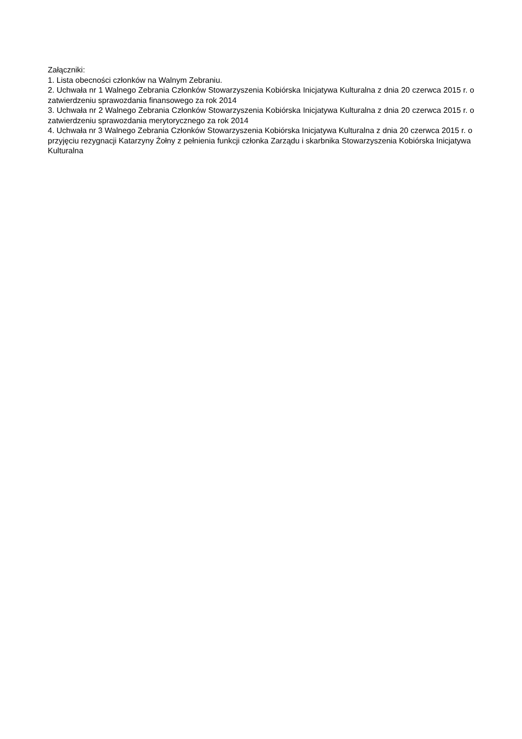Załączniki:
1. Lista obecności członków na Walnym Zebraniu.
2. Uchwała nr 1 Walnego Zebrania Członków Stowarzyszenia Kobiórska Inicjatywa Kulturalna z dnia 20 czerwca 2015 r. o zatwierdzeniu sprawozdania finansowego za rok 2014
3. Uchwała nr 2 Walnego Zebrania Członków Stowarzyszenia Kobiórska Inicjatywa Kulturalna z dnia 20 czerwca 2015 r. o zatwierdzeniu sprawozdania merytorycznego za rok 2014
4. Uchwała nr 3 Walnego Zebrania Członków Stowarzyszenia Kobiórska Inicjatywa Kulturalna z dnia 20 czerwca 2015 r. o przyjęciu rezygnacji Katarzyny Żołny z pełnienia funkcji członka Zarządu i skarbnika Stowarzyszenia Kobiórska Inicjatywa Kulturalna